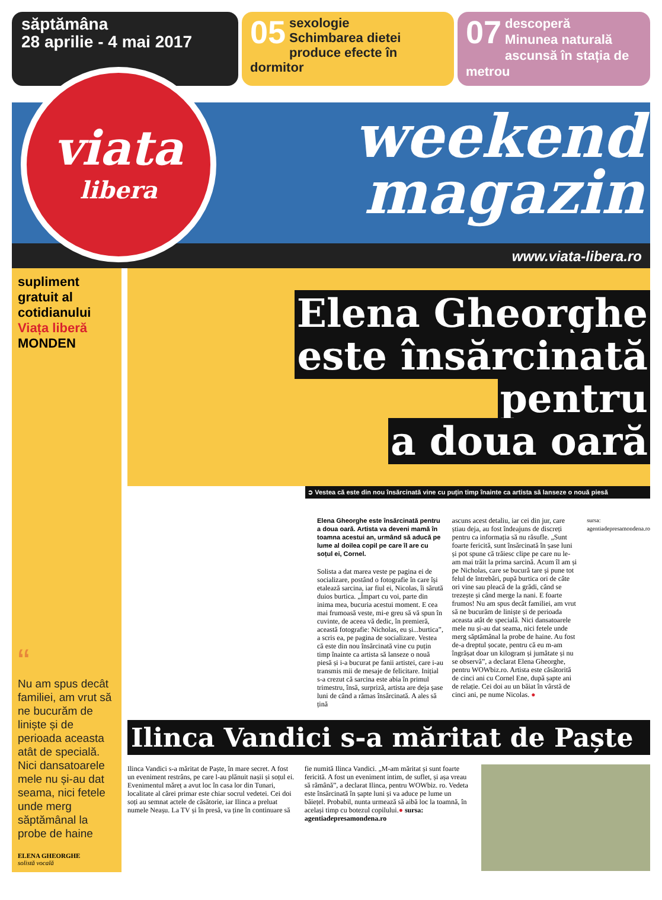săptămâna
28 aprilie - 4 mai 2017
05 sexologie
Schimbarea dietei produce efecte în dormitor
07 descoperă
Minunea naturală ascunsă în stația de metrou
viata
libera
weekend
magazin
www.viata-libera.ro
supliment gratuit al cotidianului Viața liberă MONDEN
“
Nu am spus decât familiei, am vrut să ne bucurăm de liniște și de perioada aceasta atât de specială. Nici dansatoarele mele nu și-au dat seama, nici fetele unde merg săptămânal la probe de haine
ELENA GHEORGHE
solistă vocală
Elena Gheorghe
este însărcinată
pentru
a doua oară
➲ Vestea că este din nou însărcinată vine cu puțin timp înainte ca artista să lanseze o nouă piesă
Elena Gheorghe este însărcinată pentru a doua oară. Artista va deveni mamă în toamna acestui an, urmând să aducă pe lume al doilea copil pe care îl are cu soțul ei, Cornel.
Solista a dat marea veste pe pagina ei de socializare, postând o fotografie în care își etalează sarcina, iar fiul ei, Nicolas, îi sărută duios burtica. „Împart cu voi, parte din inima mea, bucuria acestui moment. E cea mai frumoasă veste, mi-e greu să vă spun în cuvinte, de aceea vă dedic, în premieră, această fotografie: Nicholas, eu și...burtica”, a scris ea, pe pagina de socializare. Vestea că este din nou însărcinată vine cu puțin timp înainte ca artista să lanseze o nouă piesă și i-a bucurat pe fanii artistei, care i-au transmis mii de mesaje de felicitare. Inițial s-a crezut că sarcina este abia în primul trimestru, însă, surpriză, artista are deja șase luni de când a rămas însărcinată. A ales să țină
ascuns acest detaliu, iar cei din jur, care știau deja, au fost îndeajuns de discreți pentru ca informația să nu răsufle. „Sunt foarte fericită, sunt însărcinată în șase luni și pot spune că trăiesc clipe pe care nu le-am mai trăit la prima sarcină. Acum îl am și pe Nicholas, care se bucură tare și pune tot felul de întrebări, pupă burtica ori de câte ori vine sau pleacă de la grădi, când se trezește și când merge la nani. E foarte frumos! Nu am spus decât familiei, am vrut să ne bucurăm de liniște și de perioada aceasta atât de specială. Nici dansatoarele mele nu și-au dat seama, nici fetele unde merg săptămânal la probe de haine. Au fost de-a dreptul șocate, pentru că eu m-am îngrășat doar un kilogram și jumătate și nu se observă”, a declarat Elena Gheorghe, pentru WOWbiz.ro. Artista este căsătorită de cinci ani cu Cornel Ene, după șapte ani de relație. Cei doi au un băiat în vârstă de cinci ani, pe nume Nicolas. ●
sursa: agentiadepresamondena.ro
Ilinca Vandici s-a măritat de Paște
Ilinca Vandici s-a măritat de Paște, în mare secret. A fost un eveniment restrâns, pe care l-au plănuit nașii și soțul ei. Evenimentul măreț a avut loc în casa lor din Tunari, localitate al cărei primar este chiar socrul vedetei. Cei doi soți au semnat actele de căsătorie, iar Ilinca a preluat numele Neașu. La TV și în presă, va ține în continuare să
fie numită Ilinca Vandici. „M-am măritat și sunt foarte fericită. A fost un eveniment intim, de suflet, și așa vreau să rămână”, a declarat Ilinca, pentru WOWbiz. ro. Vedeta este însărcinată în șapte luni și va aduce pe lume un băiețel. Probabil, nunta urmează să aibă loc la toamnă, în același timp cu botezul copilului.● sursa: agentiadepresamondena.ro